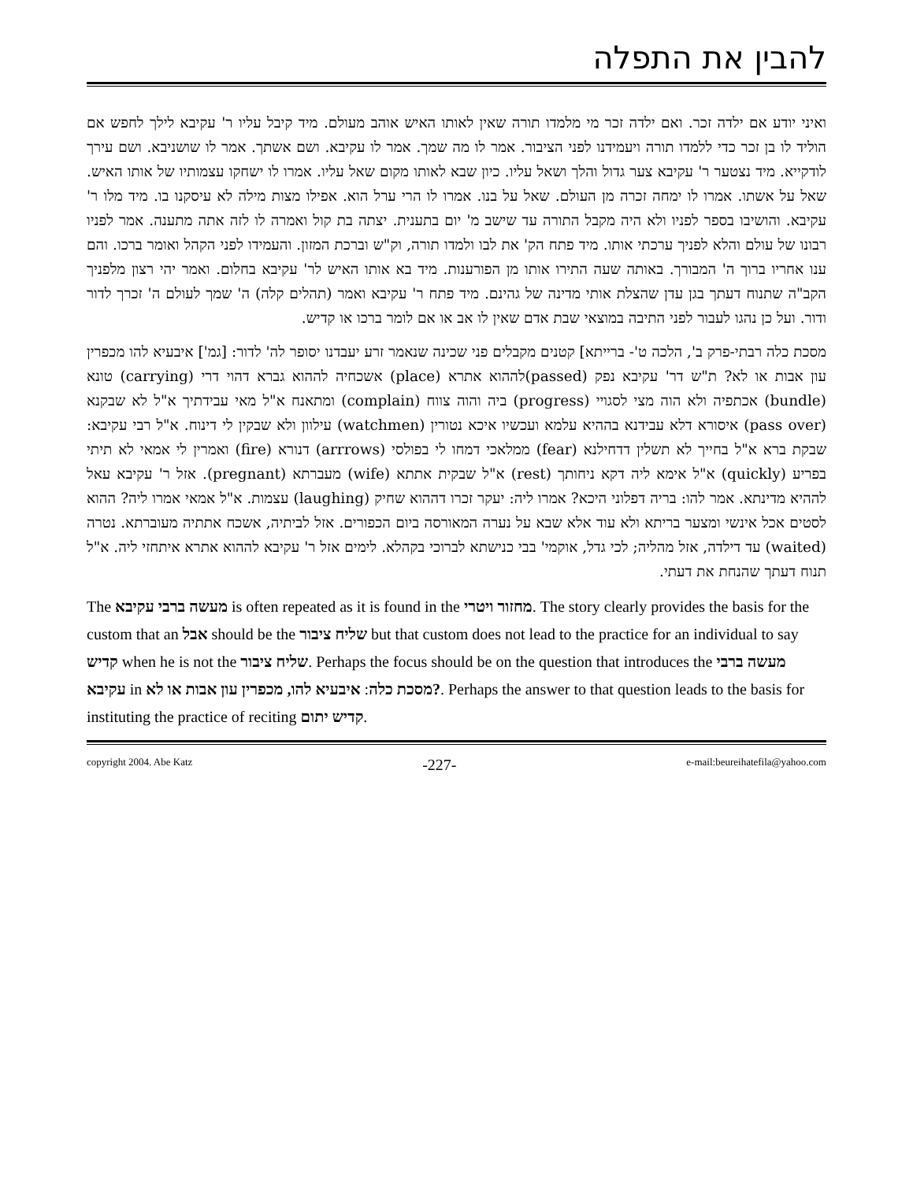להבין את התפלה
ואיני יודע אם ילדה זכר. ואם ילדה זכר מי מלמדו תורה שאין לאותו האיש אוהב מעולם. מיד קיבל עליו ר' עקיבא לילך לחפש אם הוליד לו בן זכר כדי ללמדו תורה ויעמידנו לפני הציבור. אמר לו מה שמך. אמר לו עקיבא. ושם אשתך. אמר לו שושניבא. ושם עירך לודקייא. מיד נצטער ר' עקיבא צער גדול והלך ושאל עליו. כיון שבא לאותו מקום שאל עליו. אמרו לו ישחקו עצמותיו של אותו האיש. שאל על אשתו. אמרו לו ימחה זכרה מן העולם. שאל על בנו. אמרו לו הרי ערל הוא. אפילו מצות מילה לא עיסקנו בו. מיד מלו ר' עקיבא. והושיבו בספר לפניו ולא היה מקבל התורה עד שישב מ' יום בתענית. יצתה בת קול ואמרה לו לזה אתה מתענה. אמר לפניו רבונו של עולם והלא לפניך ערכתי אותו. מיד פתח הק' את לבו ולמדו תורה, וק"ש וברכת המזון. והעמידו לפני הקהל ואומר ברכו. והם ענו אחריו ברוך ה' המבורך. באותה שעה התירו אותו מן הפורענות. מיד בא אותו האיש לר' עקיבא בחלום. ואמר יהי רצון מלפניך הקב"ה שתנוח דעתך בגן עדן שהצלת אותי מדינה של גהינם. מיד פתח ר' עקיבא ואמר (תהלים קלה) ה' שמך לעולם ה' זכרך לדור ודור. ועל כן נהגו לעבור לפני התיבה במוצאי שבת אדם שאין לו אב או אם לומר ברכו או קדיש.
מסכת כלה רבתי-פרק ב', הלכה ט'- ברייתא] קטנים מקבלים פני שכינה שנאמר זרע יעבדנו יסופר לה' לדור: [גמ'] איבעיא להו מכפרין עון אבות או לא? ת"ש דר' עקיבא נפק (passed)לההוא אתרא (place) אשכחיה לההוא גברא דהוי דרי (carrying) טונא (bundle) אכתפיה ולא הוה מצי לסגויי (progress) ביה והוה צווח (complain) ומתאנח א"ל מאי עבידתיך א"ל לא שבקנא (pass over) איסורא דלא עבידנא בההיא עלמא ועכשיו איכא נטורין (watchmen) עילוון ולא שבקין לי דינוח. א"ל רבי עקיבא: שבקת ברא א"ל בחייך לא תשלין דדחילנא (fear) ממלאכי דמחו לי בפולסי (arrrows) דנורא (fire) ואמרין לי אמאי לא תיתי בפריע (quickly) א"ל אימא ליה דקא ניחותך (rest) א"ל שבקית אתתא (wife) מעברתא (pregnant). אזל ר' עקיבא עאל לההיא מדינתא. אמר להו: בריה דפלוני היכא? אמרו ליה: יעקר זכרו דההוא שחיק (laughing) עצמות. א"ל אמאי אמרו ליה? ההוא לסטים אכל אינשי ומצער בריתא ולא עוד אלא שבא על נערה המאורסה ביום הכפורים. אזל לביתיה, אשכח אתתיה מעוברתא. נטרה (waited) עד דילדה, אזל מהליה; לכי גדל, אוקמי' בבי כנישתא לברוכי בקהלא. לימים אזל ר' עקיבא לההוא אתרא איתחזי ליה. א"ל תנוח דעתך שהנחת את דעתי.
The מעשה ברבי עקיבא is often repeated as it is found in the מחזור ויטרי. The story clearly provides the basis for the custom that an אבל should be the שליח ציבור but that custom does not lead to the practice for an individual to say קדיש when he is not the שליח ציבור. Perhaps the focus should be on the question that introduces the מעשה ברבי עקיבא in מסכת כלה: איבעיא להו, מכפרין עון אבות או לא?. Perhaps the answer to that question leads to the basis for instituting the practice of reciting קדיש יתום.
copyright 2004. Abe Katz -227- e-mail:beureihatefila@yahoo.com